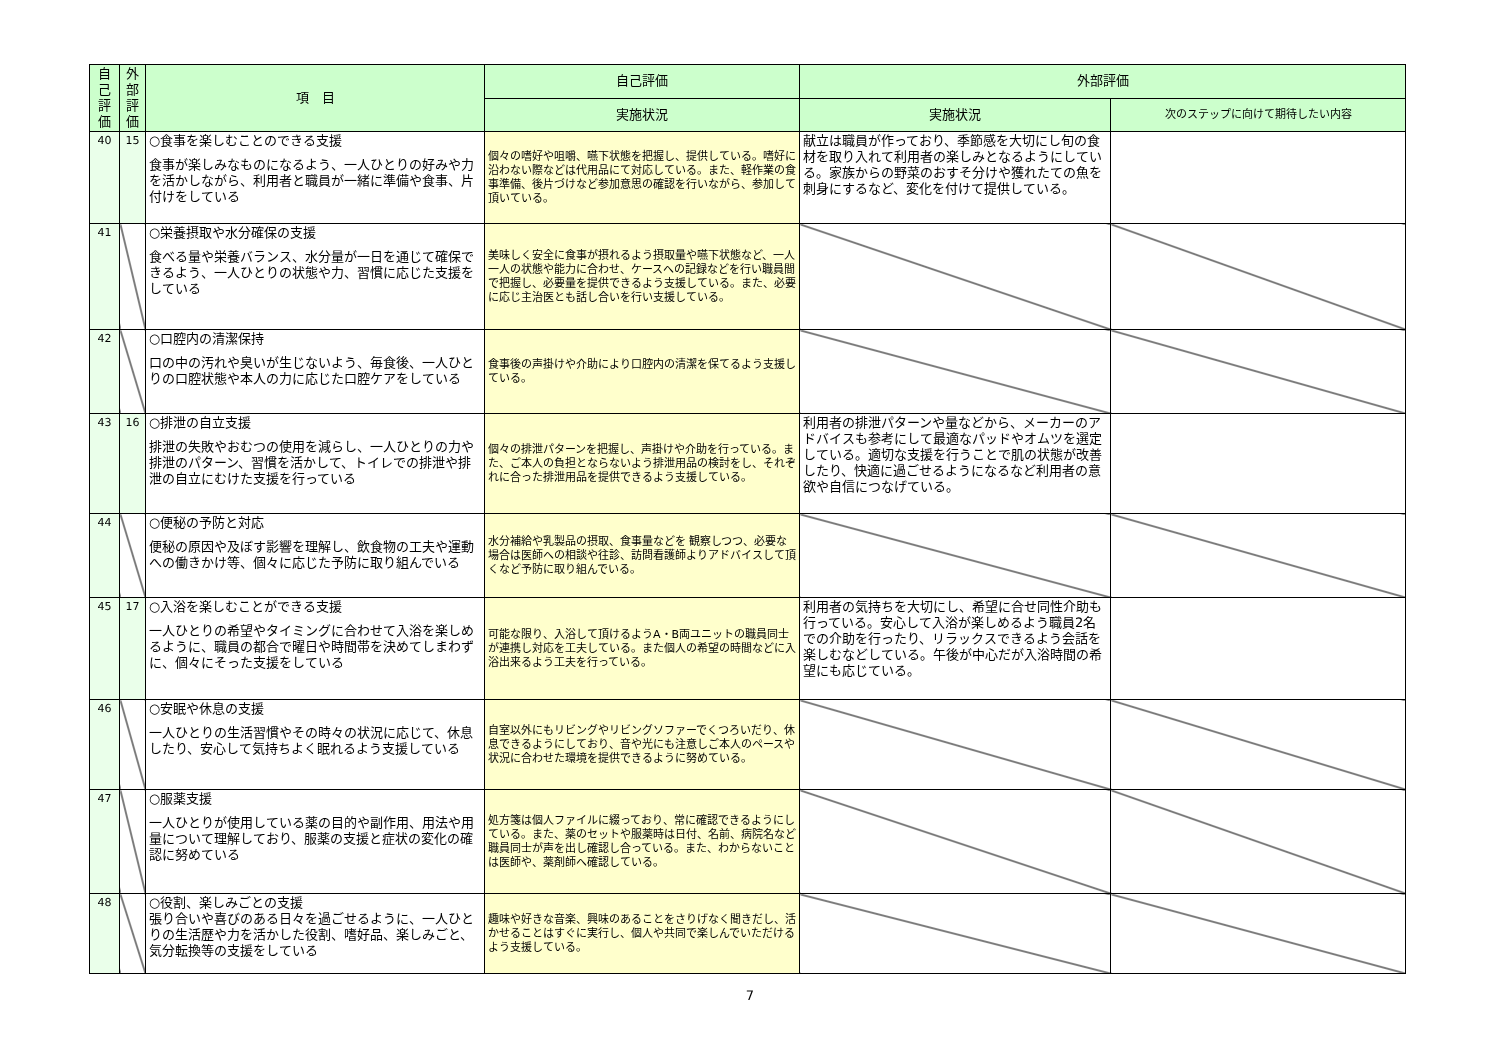| 自己評価 | 外部評価 | 項 目 | 自己評価 | 外部評価 | |
| --- | --- | --- | --- | --- | --- |
| | | | 実施状況 | 実施状況 | 次のステップに向けて期待したい内容 |
| 40 | 15 | ○食事を楽しむことのできる支援 食事が楽しみなものになるよう、一人ひとりの好みや力を活かしながら、利用者と職員が一緒に準備や食事、片付けをしている | 個々の嗜好や咀嚼、嚥下状態を把握し、提供している。嗜好に沿わない際などは代用品にて対応している。また、軽作業の食事準備、後片づけなど参加意思の確認を行いながら、参加して頂いている。 | 献立は職員が作っており、季節感を大切にし旬の食材を取り入れて利用者の楽しみとなるようにしている。家族からの野菜のおすそ分けや獲れたての魚を刺身にするなど、変化を付けて提供している。 | |
| 41 | | ○栄養摂取や水分確保の支援 食べる量や栄養バランス、水分量が一日を通じて確保できるよう、一人ひとりの状態や力、習慣に応じた支援をしている | 美味しく安全に食事が摂れるよう摂取量や嚥下状態など、一人一人の状態や能力に合わせ、ケースへの記録などを行い職員間で把握し、必要量を提供できるよう支援している。また、必要に応じ主治医とも話し合いを行い支援している。 | | |
| 42 | | ○口腔内の清潔保持 口の中の汚れや臭いが生じないよう、毎食後、一人ひとりの口腔状態や本人の力に応じた口腔ケアをしている | 食事後の声掛けや介助により口腔内の清潔を保てるよう支援している。 | | |
| 43 | 16 | ○排泄の自立支援 排泄の失敗やおむつの使用を減らし、一人ひとりの力や排泄のパターン、習慣を活かして、トイレでの排泄や排泄の自立にむけた支援を行っている | 個々の排泄パターンを把握し、声掛けや介助を行っている。また、ご本人の負担とならないよう排泄用品の検討をし、それぞれに合った排泄用品を提供できるよう支援している。 | 利用者の排泄パターンや量などから、メーカーのアドバイスも参考にして最適なパッドやオムツを選定している。適切な支援を行うことで肌の状態が改善したり、快適に過ごせるようになるなど利用者の意欲や自信につなげている。 | |
| 44 | | ○便秘の予防と対応 便秘の原因や及ぼす影響を理解し、飲食物の工夫や運動への働きかけ等、個々に応じた予防に取り組んでいる | 水分補給や乳製品の摂取、食事量などを 観察しつつ、必要な場合は医師への相談や往診、訪問看護師よりアドバイスして頂くなど予防に取り組んでいる。 | | |
| 45 | 17 | ○入浴を楽しむことができる支援 一人ひとりの希望やタイミングに合わせて入浴を楽しめるように、職員の都合で曜日や時間帯を決めてしまわずに、個々にそった支援をしている | 可能な限り、入浴して頂けるようA・B両ユニットの職員同士が連携し対応を工夫している。また個人の希望の時間などに入浴出来るよう工夫を行っている。 | 利用者の気持ちを大切にし、希望に合せ同性介助も行っている。安心して入浴が楽しめるよう職員2名での介助を行ったり、リラックスできるよう会話を楽しむなどしている。午後が中心だが入浴時間の希望にも応じている。 | |
| 46 | | ○安眠や休息の支援 一人ひとりの生活習慣やその時々の状況に応じて、休息したり、安心して気持ちよく眠れるよう支援している | 自室以外にもリビングやリビングソファーでくつろいだり、休息できるようにしており、音や光にも注意しご本人のペースや状況に合わせた環境を提供できるように努めている。 | | |
| 47 | | ○服薬支援 一人ひとりが使用している薬の目的や副作用、用法や用量について理解しており、服薬の支援と症状の変化の確認に努めている | 処方箋は個人ファイルに綴っており、常に確認できるようにしている。また、薬のセットや服薬時は日付、名前、病院名など職員同士が声を出し確認し合っている。また、わからないことは医師や、薬剤師へ確認している。 | | |
| 48 | | ○役割、楽しみごとの支援 張り合いや喜びのある日々を過ごせるように、一人ひとりの生活歴や力を活かした役割、嗜好品、楽しみごと、気分転換等の支援をしている | 趣味や好きな音楽、興味のあることをさりげなく聞きだし、活かせることはすぐに実行し、個人や共同で楽しんでいただけるよう支援している。 | | |
7